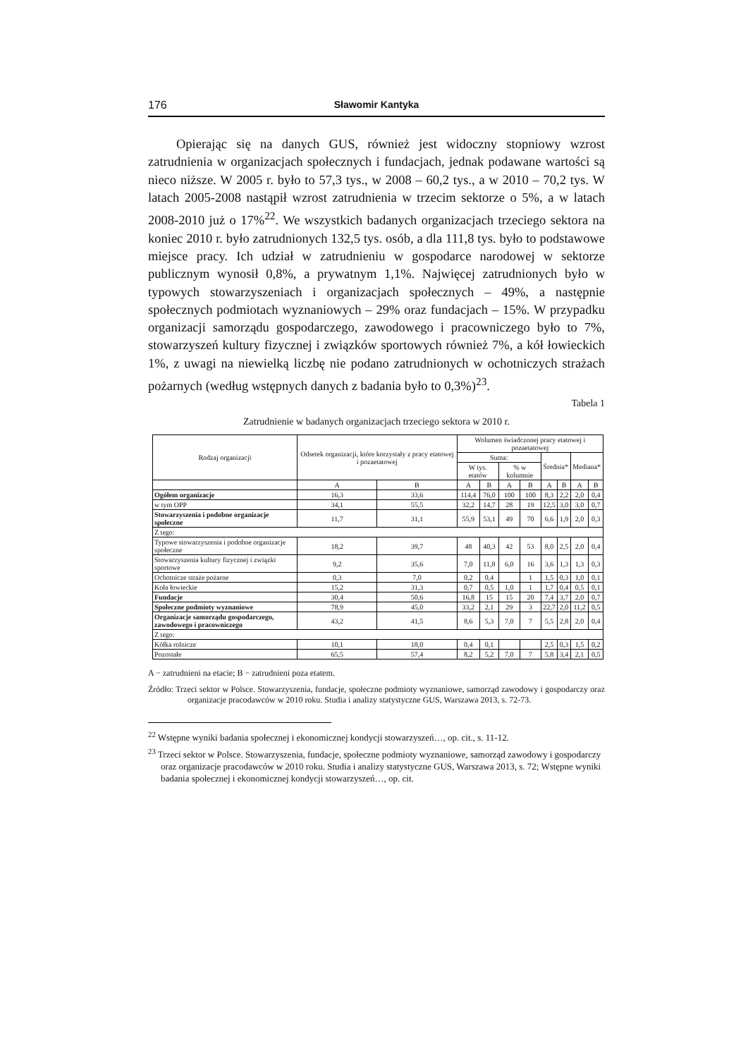176 Sławomir Kantyka
Opierając się na danych GUS, również jest widoczny stopniowy wzrost zatrudnienia w organizacjach społecznych i fundacjach, jednak podawane wartości są nieco niższe. W 2005 r. było to 57,3 tys., w 2008 – 60,2 tys., a w 2010 – 70,2 tys. W latach 2005-2008 nastąpił wzrost zatrudnienia w trzecim sektorze o 5%, a w latach 2008-2010 już o 17%<sup>22</sup>. We wszystkich badanych organizacjach trzeciego sektora na koniec 2010 r. było zatrudnionych 132,5 tys. osób, a dla 111,8 tys. było to podstawowe miejsce pracy. Ich udział w zatrudnieniu w gospodarce narodowej w sektorze publicznym wynosił 0,8%, a prywatnym 1,1%. Najwięcej zatrudnionych było w typowych stowarzyszeniach i organizacjach społecznych – 49%, a następnie społecznych podmiotach wyznaniowych – 29% oraz fundacjach – 15%. W przypadku organizacji samorządu gospodarczego, zawodowego i pracowniczego było to 7%, stowarzyszeń kultury fizycznej i związków sportowych również 7%, a kół łowieckich 1%, z uwagi na niewielką liczbę nie podano zatrudnionych w ochotniczych strażach pożarnych (według wstępnych danych z badania było to 0,3%)<sup>23</sup>.
Tabela 1
Zatrudnienie w badanych organizacjach trzeciego sektora w 2010 r.
| Rodzaj organizacji | Odsetek organizacji, które korzystały z pracy etatowej i pozaetatowej | | Wolumen świadczonej pracy etatowej i pozaetatowej | | | | | | | |
| --- | --- | --- | --- | --- | --- | --- | --- | --- | --- | --- |
| | | | Suma: | | | | Średnia* | | Mediana* | |
| | | | W tys. etatów | | % w kolumnie | | | | | |
| | A | B | A | B | A | B | A | B | A | B |
| Ogółem organizacje | 16,3 | 33,6 | 114,4 | 76,0 | 100 | 100 | 8,3 | 2,2 | 2,0 | 0,4 |
| w tym OPP | 34,1 | 55,5 | 32,2 | 14,7 | 28 | 19 | 12,5 | 3,0 | 3,0 | 0,7 |
| Stowarzyszenia i podobne organizacje społeczne | 11,7 | 31,1 | 55,9 | 53,1 | 49 | 70 | 6,6 | 1,9 | 2,0 | 0,3 |
| Z tego: | | | | | | | | | | |
| Typowe stowarzyszenia i podobne organizacje społeczne | 18,2 | 39,7 | 48 | 40,3 | 42 | 53 | 8,0 | 2,5 | 2,0 | 0,4 |
| Stowarzyszenia kultury fizycznej i związki sportowe | 9,2 | 35,6 | 7,0 | 11,8 | 6,0 | 16 | 3,6 | 1,3 | 1,3 | 0,3 |
| Ochotnicze straże pożarne | 0,3 | 7,0 | 0,2 | 0,4 | | 1 | 1,5 | 0,3 | 1,0 | 0,1 |
| Koła łowieckie | 15,2 | 31,3 | 0,7 | 0,5 | 1,0 | 1 | 1,7 | 0,4 | 0,5 | 0,1 |
| Fundacje | 30,4 | 50,6 | 16,8 | 15 | 15 | 20 | 7,4 | 3,7 | 2,0 | 0,7 |
| Społeczne podmioty wyznaniowe | 78,9 | 45,0 | 33,2 | 2,1 | 29 | 3 | 22,7 | 2,0 | 11,2 | 0,5 |
| Organizacje samorządu gospodarczego, zawodowego i pracowniczego | 43,2 | 41,5 | 8,6 | 5,3 | 7,0 | 7 | 5,5 | 2,8 | 2,0 | 0,4 |
| Z tego: | | | | | | | | | | |
| Kółka rolnicze | 10,1 | 18,0 | 0,4 | 0,1 | | | 2,5 | 0,3 | 1,5 | 0,2 |
| Pozostałe | 65,5 | 57,4 | 8,2 | 5,2 | 7,0 | 7 | 5,8 | 3,4 | 2,1 | 0,5 |
A − zatrudnieni na etacie; B − zatrudnieni poza etatem.
Źródło: Trzeci sektor w Polsce. Stowarzyszenia, fundacje, społeczne podmioty wyznaniowe, samorząd zawodowy i gospodarczy oraz organizacje pracodawców w 2010 roku. Studia i analizy statystyczne GUS, Warszawa 2013, s. 72-73.
<sup>22</sup> Wstępne wyniki badania społecznej i ekonomicznej kondycji stowarzyszeń…, op. cit., s. 11-12.
<sup>23</sup> Trzeci sektor w Polsce. Stowarzyszenia, fundacje, społeczne podmioty wyznaniowe, samorząd zawodowy i gospodarczy oraz organizacje pracodawców w 2010 roku. Studia i analizy statystyczne GUS, Warszawa 2013, s. 72; Wstępne wyniki badania społecznej i ekonomicznej kondycji stowarzyszeń…, op. cit.